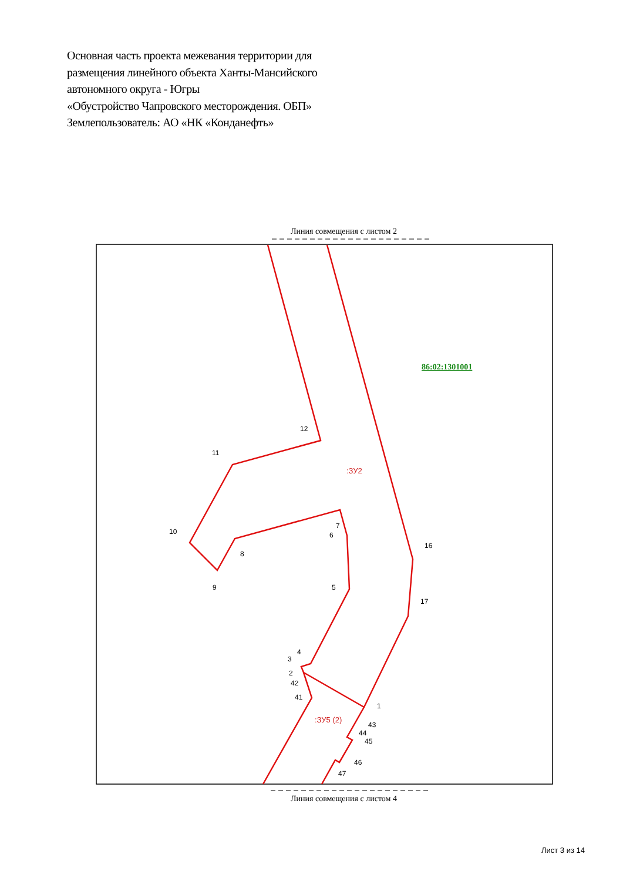Основная часть проекта межевания территории для
размещения линейного объекта Ханты-Мансийского
автономного округа - Югры
«Обустройство Чапровского месторождения. ОБП»
Землепользователь: АО «НК «Конданефть»
Линия совмещения с листом 2
12
11
10
9
8
7
6
5
4
3
2
42
41
1
43
44
45
46
47
16
17
:ЗУ2
:ЗУ5 (2)
86:02:1301001
Линия совмещения с листом 4
Лист 3 из 14